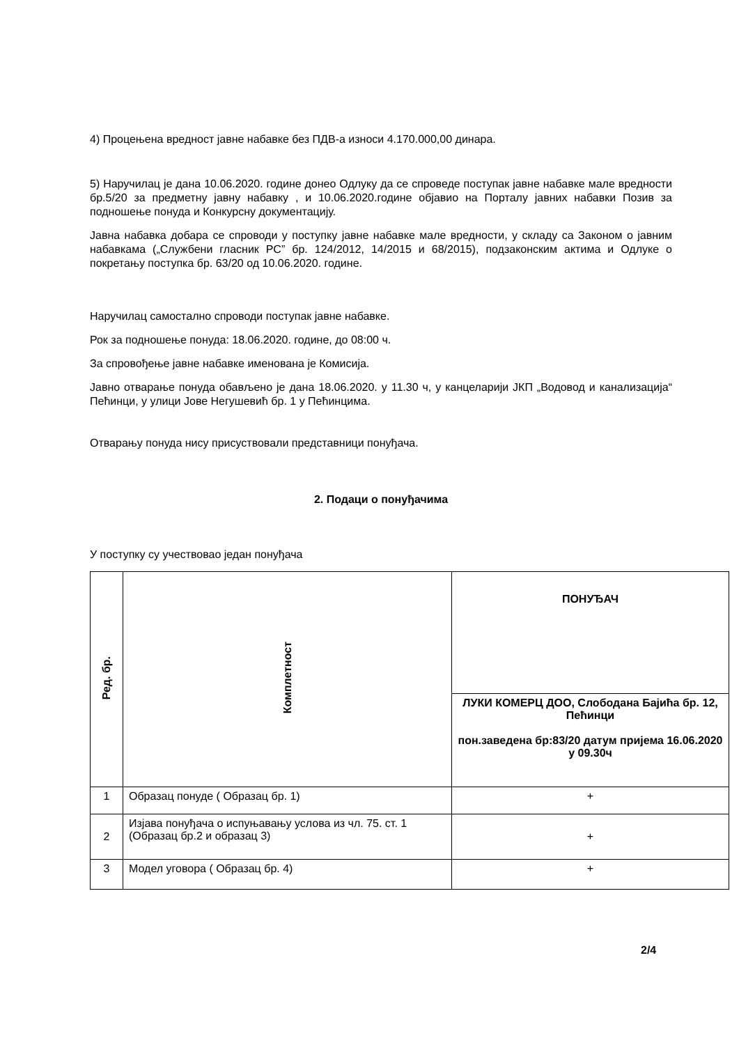4) Процењена вредност јавне набавке без ПДВ-а износи 4.170.000,00 динара.
5) Наручилац је дана 10.06.2020. године донео Одлуку да се спроведе поступак јавне набавке мале вредности бр.5/20 за предметну јавну набавку , и 10.06.2020.године објавио на Порталу јавних набавки Позив за подношење понуда и Конкурсну документацију.
Јавна набавка добара се спроводи у поступку јавне набавке мале вредности, у складу са Законом о јавним набавкама („Службени гласник РС” бр. 124/2012, 14/2015 и 68/2015), подзаконским актима и Одлуке о покретању поступка бр. 63/20 од 10.06.2020. године.
Наручилац самостално спроводи поступак јавне набавке.
Рок за подношење понуда: 18.06.2020. године, до 08:00 ч.
За спровођење јавне набавке именована је Комисија.
Јавно отварање понуда обављено је дана 18.06.2020. у 11.30 ч, у канцеларији ЈКП „Водовод и канализација“ Пећинци, у улици Јове Негушевић бр. 1 у Пећинцима.
Отварању понуда нису присуствовали представници понуђача.
2. Подаци о понуђачима
У поступку су учествовао један понуђача
| Ред. бр. | Комплетност | ПОНУЂАЧ |
| --- | --- | --- |
| | | ЛУКИ КОМЕРЦ ДОО, Слободана Бајића бр. 12, Пећинци пон.заведена бр:83/20 датум пријема 16.06.2020 у 09.30ч |
| 1 | Образац понуде ( Образац бр. 1) | + |
| 2 | Изјава понуђача о испуњавању услова из чл. 75. ст. 1 (Образац бр.2 и образац 3) | + |
| 3 | Модел уговора ( Образац бр. 4) | + |
2/4